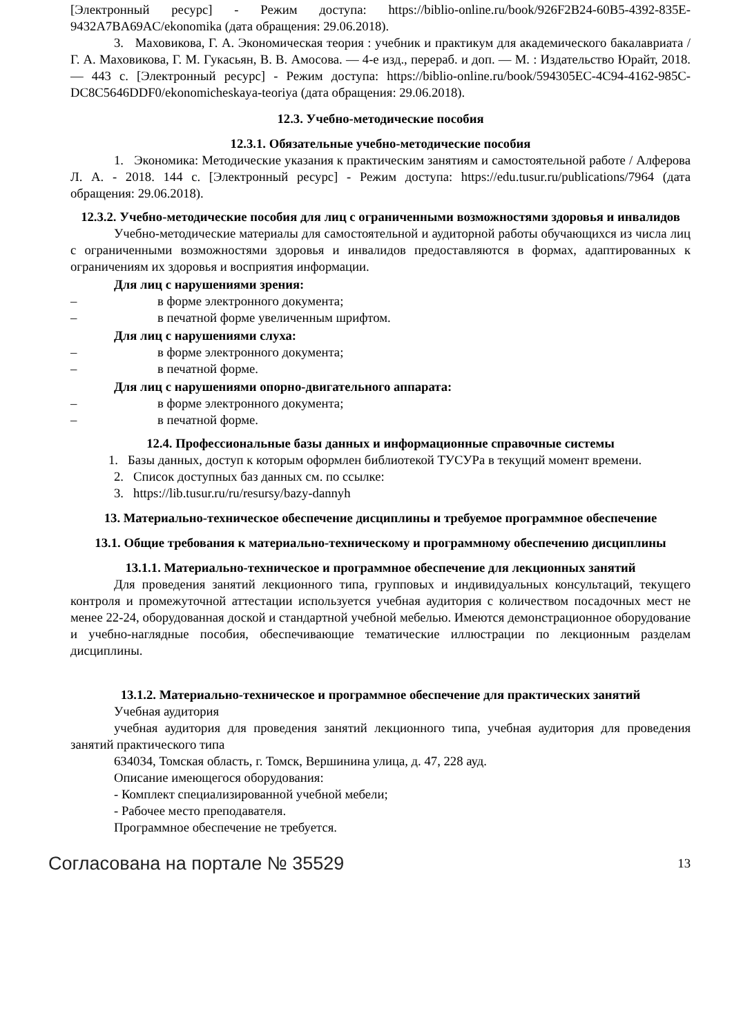[Электронный ресурс] - Режим доступа: https://biblio-online.ru/book/926F2B24-60B5-4392-835E-9432A7BA69AC/ekonomika (дата обращения: 29.06.2018).
3. Маховикова, Г. А. Экономическая теория : учебник и практикум для академического бакалавриата / Г. А. Маховикова, Г. М. Гукасьян, В. В. Амосова. — 4-е изд., перераб. и доп. — М. : Издательство Юрайт, 2018. — 443 с. [Электронный ресурс] - Режим доступа: https://biblio-online.ru/book/594305EC-4C94-4162-985C-DC8C5646DDF0/ekonomicheskaya-teoriya (дата обращения: 29.06.2018).
12.3. Учебно-методические пособия
12.3.1. Обязательные учебно-методические пособия
1. Экономика: Методические указания к практическим занятиям и самостоятельной работе / Алферова Л. А. - 2018. 144 с. [Электронный ресурс] - Режим доступа: https://edu.tusur.ru/publications/7964 (дата обращения: 29.06.2018).
12.3.2. Учебно-методические пособия для лиц с ограниченными возможностями здоровья и инвалидов
Учебно-методические материалы для самостоятельной и аудиторной работы обучающихся из числа лиц с ограниченными возможностями здоровья и инвалидов предоставляются в формах, адаптированных к ограничениям их здоровья и восприятия информации.
Для лиц с нарушениями зрения:
– в форме электронного документа;
– в печатной форме увеличенным шрифтом.
Для лиц с нарушениями слуха:
– в форме электронного документа;
– в печатной форме.
Для лиц с нарушениями опорно-двигательного аппарата:
– в форме электронного документа;
– в печатной форме.
12.4. Профессиональные базы данных и информационные справочные системы
1. Базы данных, доступ к которым оформлен библиотекой ТУСУРа в текущий момент времени.
2. Список доступных баз данных см. по ссылке:
3. https://lib.tusur.ru/ru/resursy/bazy-dannyh
13. Материально-техническое обеспечение дисциплины и требуемое программное обеспечение
13.1. Общие требования к материально-техническому и программному обеспечению дисциплины
13.1.1. Материально-техническое и программное обеспечение для лекционных занятий
Для проведения занятий лекционного типа, групповых и индивидуальных консультаций, текущего контроля и промежуточной аттестации используется учебная аудитория с количеством посадочных мест не менее 22-24, оборудованная доской и стандартной учебной мебелью. Имеются демонстрационное оборудование и учебно-наглядные пособия, обеспечивающие тематические иллюстрации по лекционным разделам дисциплины.
13.1.2. Материально-техническое и программное обеспечение для практических занятий
Учебная аудитория
учебная аудитория для проведения занятий лекционного типа, учебная аудитория для проведения занятий практического типа
634034, Томская область, г. Томск, Вершинина улица, д. 47, 228 ауд.
Описание имеющегося оборудования:
- Комплект специализированной учебной мебели;
- Рабочее место преподавателя.
Программное обеспечение не требуется.
Согласована на портале № 35529 13